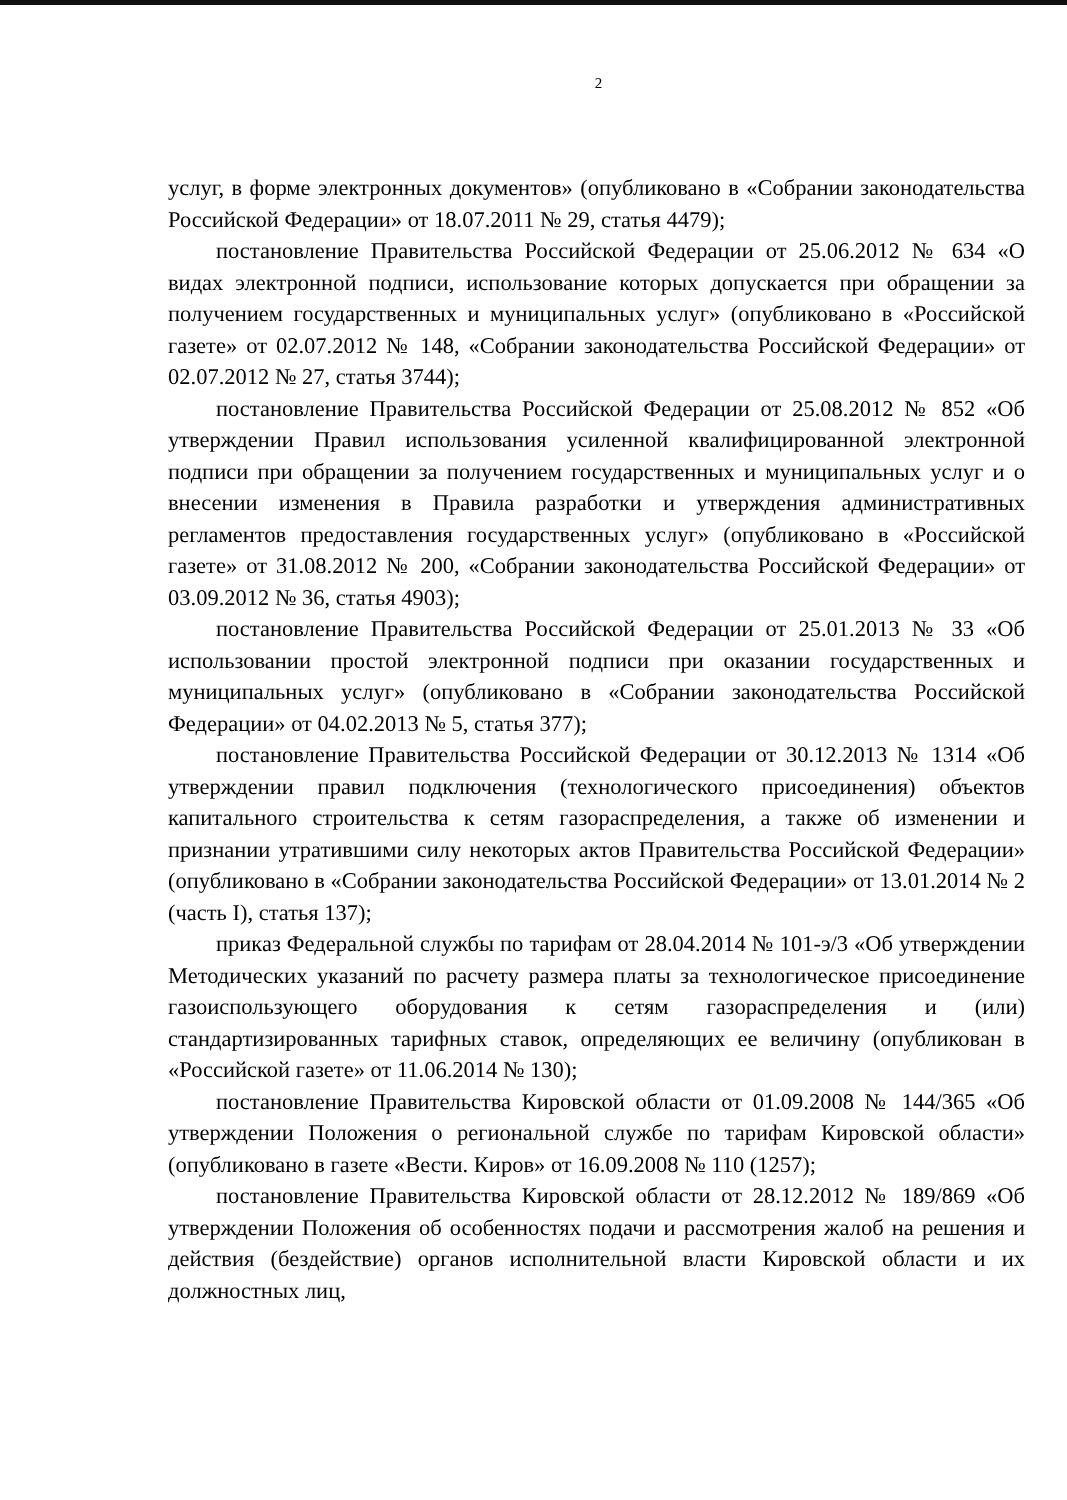2
услуг, в форме электронных документов» (опубликовано в «Собрании законодательства Российской Федерации» от 18.07.2011 № 29, статья 4479);
постановление Правительства Российской Федерации от 25.06.2012 № 634 «О видах электронной подписи, использование которых допускается при обращении за получением государственных и муниципальных услуг» (опубликовано в «Российской газете» от 02.07.2012 № 148, «Собрании законодательства Российской Федерации» от 02.07.2012 № 27, статья 3744);
постановление Правительства Российской Федерации от 25.08.2012 № 852 «Об утверждении Правил использования усиленной квалифицированной электронной подписи при обращении за получением государственных и муниципальных услуг и о внесении изменения в Правила разработки и утверждения административных регламентов предоставления государственных услуг» (опубликовано в «Российской газете» от 31.08.2012 № 200, «Собрании законодательства Российской Федерации» от 03.09.2012 № 36, статья 4903);
постановление Правительства Российской Федерации от 25.01.2013 № 33 «Об использовании простой электронной подписи при оказании государственных и муниципальных услуг» (опубликовано в «Собрании законодательства Российской Федерации» от 04.02.2013 № 5, статья 377);
постановление Правительства Российской Федерации от 30.12.2013 № 1314 «Об утверждении правил подключения (технологического присоединения) объектов капитального строительства к сетям газораспределения, а также об изменении и признании утратившими силу некоторых актов Правительства Российской Федерации» (опубликовано в «Собрании законодательства Российской Федерации» от 13.01.2014 № 2 (часть I), статья 137);
приказ Федеральной службы по тарифам от 28.04.2014 № 101-э/3 «Об утверждении Методических указаний по расчету размера платы за технологическое присоединение газоиспользующего оборудования к сетям газораспределения и (или) стандартизированных тарифных ставок, определяющих ее величину (опубликован в «Российской газете» от 11.06.2014 № 130);
постановление Правительства Кировской области от 01.09.2008 № 144/365 «Об утверждении Положения о региональной службе по тарифам Кировской области» (опубликовано в газете «Вести. Киров» от 16.09.2008 № 110 (1257);
постановление Правительства Кировской области от 28.12.2012 № 189/869 «Об утверждении Положения об особенностях подачи и рассмотрения жалоб на решения и действия (бездействие) органов исполнительной власти Кировской области и их должностных лиц,